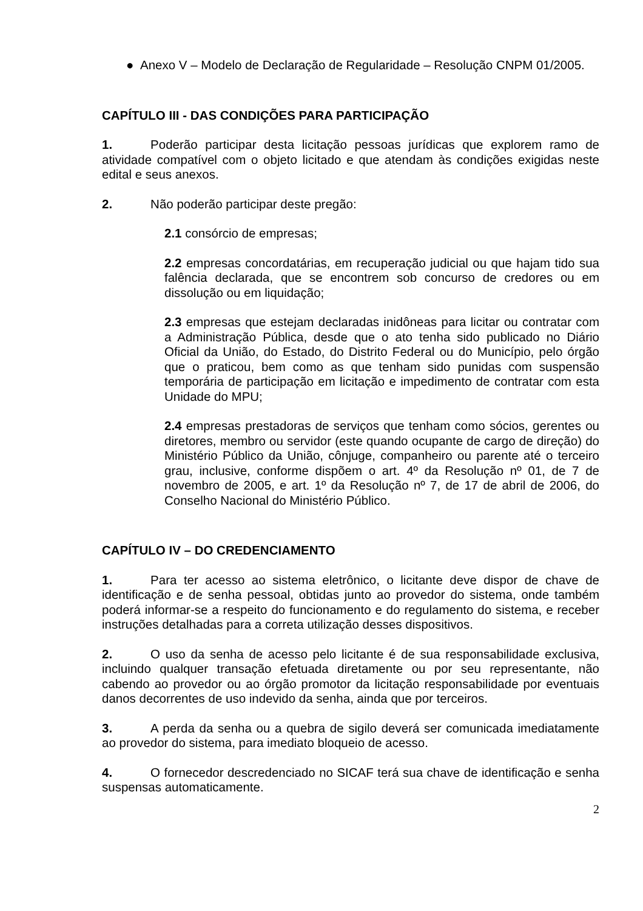● Anexo V – Modelo de Declaração de Regularidade – Resolução CNPM 01/2005.
CAPÍTULO III - DAS CONDIÇÕES PARA PARTICIPAÇÃO
1. Poderão participar desta licitação pessoas jurídicas que explorem ramo de atividade compatível com o objeto licitado e que atendam às condições exigidas neste edital e seus anexos.
2. Não poderão participar deste pregão:
2.1 consórcio de empresas;
2.2 empresas concordatárias, em recuperação judicial ou que hajam tido sua falência declarada, que se encontrem sob concurso de credores ou em dissolução ou em liquidação;
2.3 empresas que estejam declaradas inidôneas para licitar ou contratar com a Administração Pública, desde que o ato tenha sido publicado no Diário Oficial da União, do Estado, do Distrito Federal ou do Município, pelo órgão que o praticou, bem como as que tenham sido punidas com suspensão temporária de participação em licitação e impedimento de contratar com esta Unidade do MPU;
2.4 empresas prestadoras de serviços que tenham como sócios, gerentes ou diretores, membro ou servidor (este quando ocupante de cargo de direção) do Ministério Público da União, cônjuge, companheiro ou parente até o terceiro grau, inclusive, conforme dispõem o art. 4º da Resolução nº 01, de 7 de novembro de 2005, e art. 1º da Resolução nº 7, de 17 de abril de 2006, do Conselho Nacional do Ministério Público.
CAPÍTULO IV – DO CREDENCIAMENTO
1. Para ter acesso ao sistema eletrônico, o licitante deve dispor de chave de identificação e de senha pessoal, obtidas junto ao provedor do sistema, onde também poderá informar-se a respeito do funcionamento e do regulamento do sistema, e receber instruções detalhadas para a correta utilização desses dispositivos.
2. O uso da senha de acesso pelo licitante é de sua responsabilidade exclusiva, incluindo qualquer transação efetuada diretamente ou por seu representante, não cabendo ao provedor ou ao órgão promotor da licitação responsabilidade por eventuais danos decorrentes de uso indevido da senha, ainda que por terceiros.
3. A perda da senha ou a quebra de sigilo deverá ser comunicada imediatamente ao provedor do sistema, para imediato bloqueio de acesso.
4. O fornecedor descredenciado no SICAF terá sua chave de identificação e senha suspensas automaticamente.
2